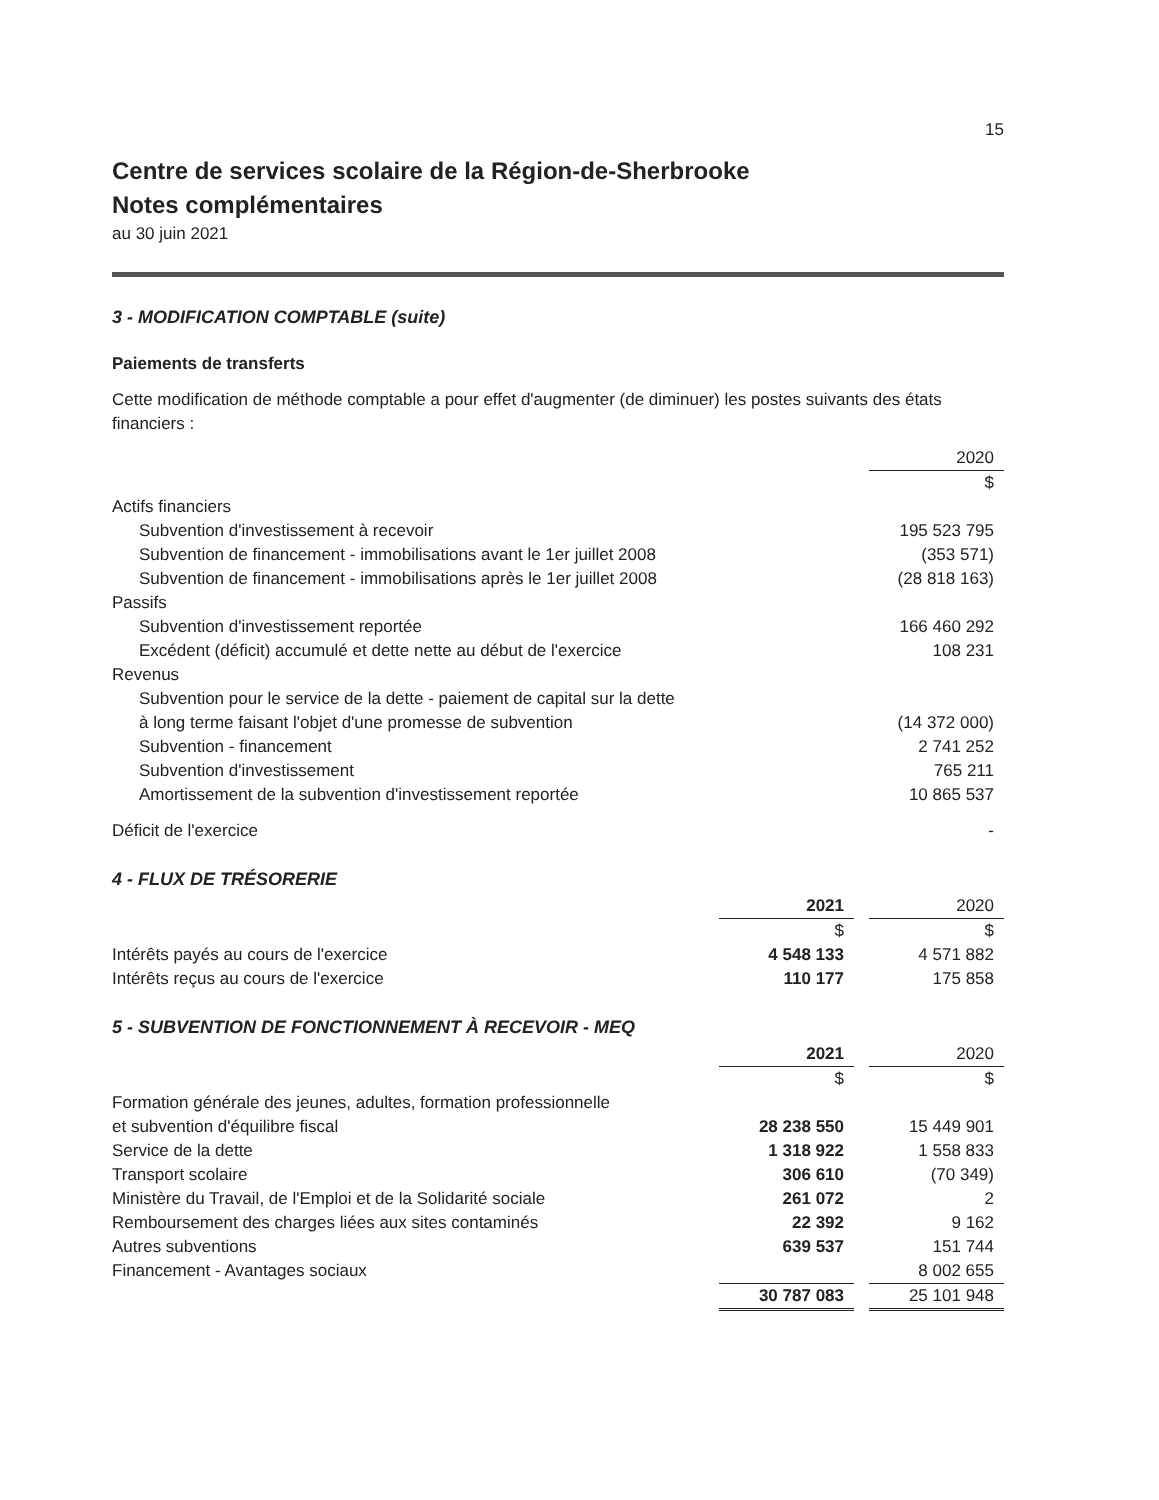15
Centre de services scolaire de la Région-de-Sherbrooke
Notes complémentaires
au 30 juin 2021
3 - MODIFICATION COMPTABLE (suite)
Paiements de transferts
Cette modification de méthode comptable a pour effet d'augmenter (de diminuer) les postes suivants des états financiers :
| | 2020 |
| --- | --- |
| | $ |
| Actifs financiers | |
| Subvention d'investissement à recevoir | 195 523 795 |
| Subvention de financement - immobilisations avant le 1er juillet 2008 | (353 571) |
| Subvention de financement - immobilisations après le 1er juillet 2008 | (28 818 163) |
| Passifs | |
| Subvention d'investissement reportée | 166 460 292 |
| Excédent (déficit) accumulé et dette nette au début de l'exercice | 108 231 |
| Revenus | |
| Subvention pour le service de la dette - paiement de capital sur la dette à long terme faisant l'objet d'une promesse de subvention | (14 372 000) |
| Subvention - financement | 2 741 252 |
| Subvention d'investissement | 765 211 |
| Amortissement de la subvention d'investissement reportée | 10 865 537 |
| Déficit de l'exercice | - |
4 - FLUX DE TRÉSORERIE
| | 2021 | | 2020 |
| | $ | | $ |
| Intérêts payés au cours de l'exercice | 4 548 133 | | 4 571 882 |
| Intérêts reçus au cours de l'exercice | 110 177 | | 175 858 |
5 - SUBVENTION DE FONCTIONNEMENT À RECEVOIR - MEQ
| | 2021 | | 2020 |
| | $ | | $ |
| Formation générale des jeunes, adultes, formation professionnelle et subvention d'équilibre fiscal | 28 238 550 | | 15 449 901 |
| Service de la dette | 1 318 922 | | 1 558 833 |
| Transport scolaire | 306 610 | | (70 349) |
| Ministère du Travail, de l'Emploi et de la Solidarité sociale | 261 072 | | 2 |
| Remboursement des charges liées aux sites contaminés | 22 392 | | 9 162 |
| Autres subventions | 639 537 | | 151 744 |
| Financement - Avantages sociaux | | | 8 002 655 |
| | 30 787 083 | | 25 101 948 |